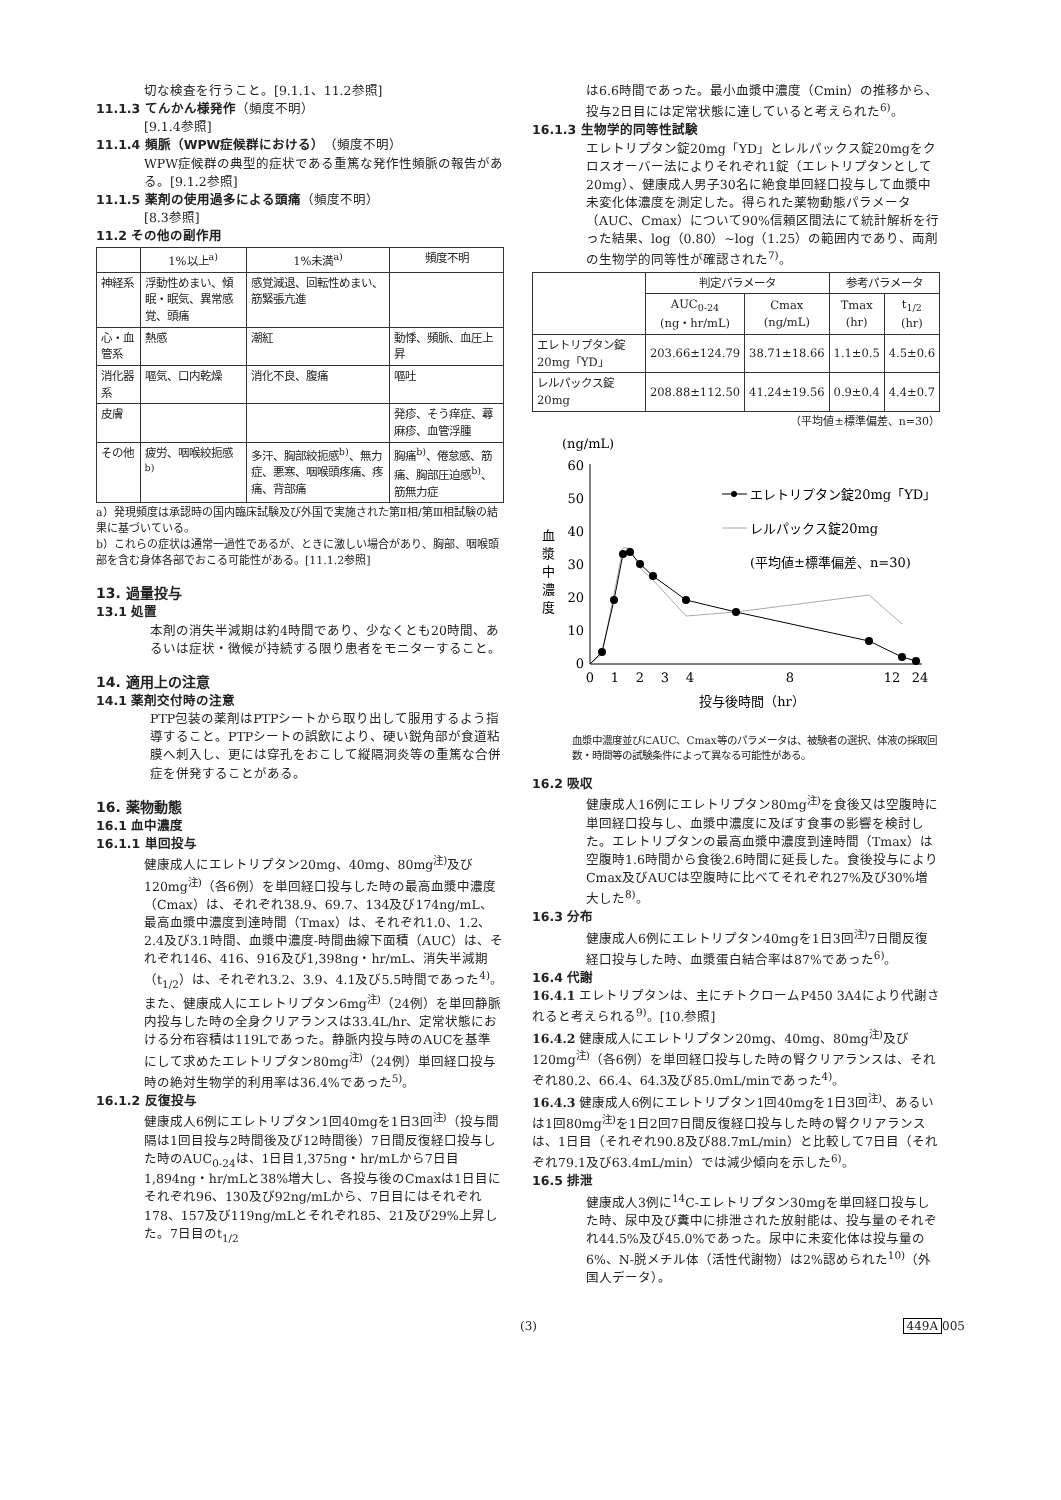切な検査を行うこと。[9.1.1、11.2参照]
11.1.3 てんかん様発作（頻度不明）
[9.1.4参照]
11.1.4 頻脈（WPW症候群における）（頻度不明）
WPW症候群の典型的症状である重篤な発作性頻脈の報告がある。[9.1.2参照]
11.1.5 薬剤の使用過多による頭痛（頻度不明）
[8.3参照]
11.2 その他の副作用
| | 1%以上<sup>a)</sup> | 1%未満<sup>a)</sup> | 頻度不明 |
| --- | --- | --- | --- |
| 神経系 | 浮動性めまい、傾眠・眠気、異常感覚、頭痛 | 感覚減退、回転性めまい、筋緊張亢進 | |
| 心・血管系 | 熱感 | 潮紅 | 動悸、頻脈、血圧上昇 |
| 消化器系 | 嘔気、口内乾燥 | 消化不良、腹痛 | 嘔吐 |
| 皮膚 | | | 発疹、そう痒症、蕁麻疹、血管浮腫 |
| その他 | 疲労、咽喉絞扼感<sup>b)</sup> | 多汗、胸部絞扼感<sup>b)</sup>、無力症、悪寒、咽喉頭疼痛、疼痛、背部痛 | 胸痛<sup>b)</sup>、倦怠感、筋痛、胸部圧迫感<sup>b)</sup>、筋無力症 |
a）発現頻度は承認時の国内臨床試験及び外国で実施された第Ⅱ相/第Ⅲ相試験の結果に基づいている。
b）これらの症状は通常一過性であるが、ときに激しい場合があり、胸部、咽喉頭部を含む身体各部でおこる可能性がある。[11.1.2参照]
13. 過量投与
13.1 処置
本剤の消失半減期は約4時間であり、少なくとも20時間、あるいは症状・徴候が持続する限り患者をモニターすること。
14. 適用上の注意
14.1 薬剤交付時の注意
PTP包装の薬剤はPTPシートから取り出して服用するよう指導すること。PTPシートの誤飲により、硬い鋭角部が食道粘膜へ刺入し、更には穿孔をおこして縦隔洞炎等の重篤な合併症を併発することがある。
16. 薬物動態
16.1 血中濃度
16.1.1 単回投与
健康成人にエレトリプタン20mg、40mg、80mg<sup>注)</sup>及び120mg<sup>注)</sup>（各6例）を単回経口投与した時の最高血漿中濃度（Cmax）は、それぞれ38.9、69.7、134及び174ng/mL、最高血漿中濃度到達時間（Tmax）は、それぞれ1.0、1.2、2.4及び3.1時間、血漿中濃度-時間曲線下面積（AUC）は、それぞれ146、416、916及び1,398ng・hr/mL、消失半減期（t<sub>1/2</sub>）は、それぞれ3.2、3.9、4.1及び5.5時間であった<sup>4)</sup>。
また、健康成人にエレトリプタン6mg<sup>注)</sup>（24例）を単回静脈内投与した時の全身クリアランスは33.4L/hr、定常状態における分布容積は119Lであった。静脈内投与時のAUCを基準にして求めたエレトリプタン80mg<sup>注)</sup>（24例）単回経口投与時の絶対生物学的利用率は36.4%であった<sup>5)</sup>。
16.1.2 反復投与
健康成人6例にエレトリプタン1回40mgを1日3回<sup>注)</sup>（投与間隔は1回目投与2時間後及び12時間後）7日間反復経口投与した時のAUC<sub>0-24</sub>は、1日目1,375ng・hr/mLから7日目1,894ng・hr/mLと38%増大し、各投与後のCmaxは1日目にそれぞれ96、130及び92ng/mLから、7日目にはそれぞれ178、157及び119ng/mLとそれぞれ85、21及び29%上昇した。7日目のt<sub>1/2</sub>
は6.6時間であった。最小血漿中濃度（Cmin）の推移から、投与2日目には定常状態に達していると考えられた<sup>6)</sup>。
16.1.3 生物学的同等性試験
エレトリプタン錠20mg「YD」とレルパックス錠20mgをクロスオーバー法によりそれぞれ1錠（エレトリプタンとして20mg）、健康成人男子30名に絶食単回経口投与して血漿中未変化体濃度を測定した。得られた薬物動態パラメータ（AUC、Cmax）について90%信頼区間法にて統計解析を行った結果、log（0.80）~log（1.25）の範囲内であり、両剤の生物学的同等性が確認された<sup>7)</sup>。
| | 判定パラメータ | | 参考パラメータ | |
| --- | --- | --- | --- | --- |
| | AUC<sub>0-24</sub> (ng・hr/mL) | Cmax (ng/mL) | Tmax (hr) | t<sub>1/2</sub> (hr) |
| エレトリプタン錠20mg「YD」 | 203.66±124.79 | 38.71±18.66 | 1.1±0.5 | 4.5±0.6 |
| レルパックス錠20mg | 208.88±112.50 | 41.24±19.56 | 0.9±0.4 | 4.4±0.7 |
（平均値±標準偏差、n=30）
(ng/mL)
血
漿
中
濃
度
60
50
40
30
20
10
0
0
1
2
3
4
8
12
24
投与後時間（hr）
エレトリプタン錠20mg「YD」
レルパックス錠20mg
(平均値±標準偏差、n=30)
血漿中濃度並びにAUC、Cmax等のパラメータは、被験者の選択、体液の採取回数・時間等の試験条件によって異なる可能性がある。
16.2 吸収
健康成人16例にエレトリプタン80mg<sup>注)</sup>を食後又は空腹時に単回経口投与し、血漿中濃度に及ぼす食事の影響を検討した。エレトリプタンの最高血漿中濃度到達時間（Tmax）は空腹時1.6時間から食後2.6時間に延長した。食後投与によりCmax及びAUCは空腹時に比べてそれぞれ27%及び30%増大した<sup>8)</sup>。
16.3 分布
健康成人6例にエレトリプタン40mgを1日3回<sup>注)</sup>7日間反復経口投与した時、血漿蛋白結合率は87%であった<sup>6)</sup>。
16.4 代謝
16.4.1 エレトリプタンは、主にチトクロームP450 3A4により代謝されると考えられる<sup>9)</sup>。[10.参照]
16.4.2 健康成人にエレトリプタン20mg、40mg、80mg<sup>注)</sup>及び120mg<sup>注)</sup>（各6例）を単回経口投与した時の腎クリアランスは、それぞれ80.2、66.4、64.3及び85.0mL/minであった<sup>4)</sup>。
16.4.3 健康成人6例にエレトリプタン1回40mgを1日3回<sup>注)</sup>、あるいは1回80mg<sup>注)</sup>を1日2回7日間反復経口投与した時の腎クリアランスは、1日目（それぞれ90.8及び88.7mL/min）と比較して7日目（それぞれ79.1及び63.4mL/min）では減少傾向を示した<sup>6)</sup>。
16.5 排泄
健康成人3例に<sup>14</sup>C-エレトリプタン30mgを単回経口投与した時、尿中及び糞中に排泄された放射能は、投与量のそれぞれ44.5%及び45.0%であった。尿中に未変化体は投与量の6%、N-脱メチル体（活性代謝物）は2%認められた<sup>10)</sup>（外国人データ）。
(3) 449A 005